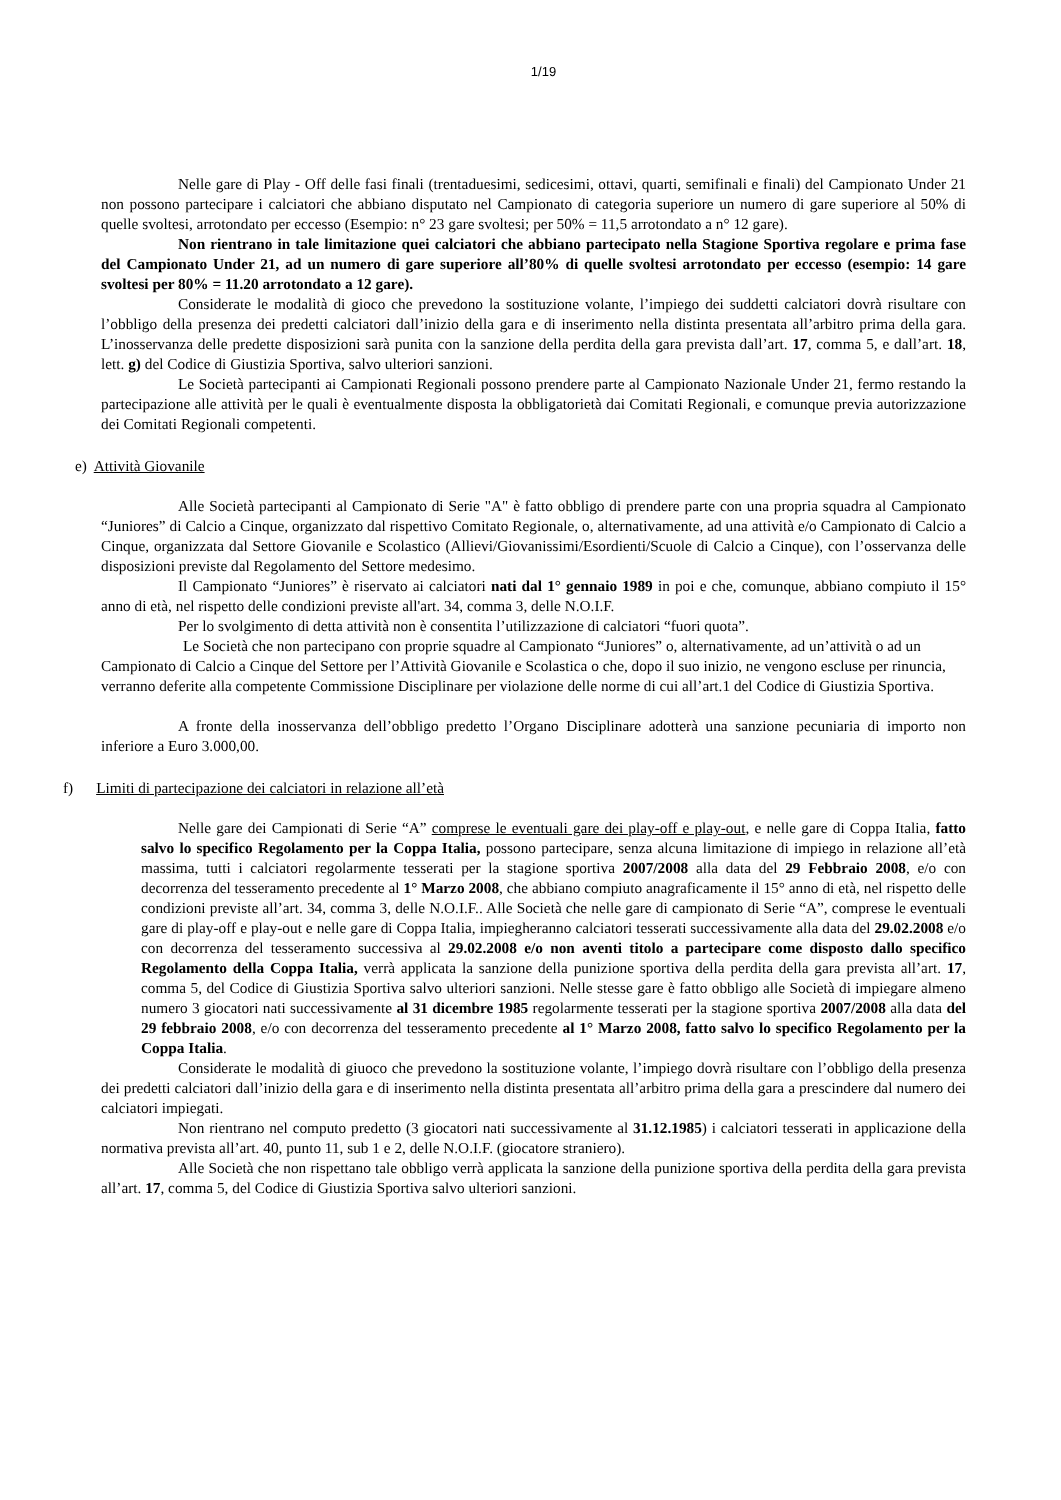1/19
Nelle gare di Play - Off delle fasi finali (trentaduesimi, sedicesimi, ottavi, quarti, semifinali e finali) del Campionato Under 21 non possono partecipare i calciatori che abbiano disputato nel Campionato di categoria superiore un numero di gare superiore al 50% di quelle svoltesi, arrotondato per eccesso (Esempio: n° 23 gare svoltesi; per 50% = 11,5 arrotondato a n° 12 gare).
Non rientrano in tale limitazione quei calciatori che abbiano partecipato nella Stagione Sportiva regolare e prima fase del Campionato Under 21, ad un numero di gare superiore all’80% di quelle svoltesi arrotondato per eccesso (esempio: 14 gare svoltesi per 80% = 11.20 arrotondato a 12 gare).
Considerate le modalità di gioco che prevedono la sostituzione volante, l’impiego dei suddetti calciatori dovrà risultare con l’obbligo della presenza dei predetti calciatori dall’inizio della gara e di inserimento nella distinta presentata all’arbitro prima della gara. L’inosservanza delle predette disposizioni sarà punita con la sanzione della perdita della gara prevista dall’art. 17, comma 5, e dall’art. 18, lett. g) del Codice di Giustizia Sportiva, salvo ulteriori sanzioni.
Le Società partecipanti ai Campionati Regionali possono prendere parte al Campionato Nazionale Under 21, fermo restando la partecipazione alle attività per le quali è eventualmente disposta la obbligatorietà dai Comitati Regionali, e comunque previa autorizzazione dei Comitati Regionali competenti.
e) Attività Giovanile
Alle Società partecipanti al Campionato di Serie "A" è fatto obbligo di prendere parte con una propria squadra al Campionato “Juniores” di Calcio a Cinque, organizzato dal rispettivo Comitato Regionale, o, alternativamente, ad una attività e/o Campionato di Calcio a Cinque, organizzata dal Settore Giovanile e Scolastico (Allievi/Giovanissimi/Esordienti/Scuole di Calcio a Cinque), con l’osservanza delle disposizioni previste dal Regolamento del Settore medesimo.
Il Campionato “Juniores” è riservato ai calciatori nati dal 1° gennaio 1989 in poi e che, comunque, abbiano compiuto il 15° anno di età, nel rispetto delle condizioni previste all'art. 34, comma 3, delle N.O.I.F.
Per lo svolgimento di detta attività non è consentita l’utilizzazione di calciatori “fuori quota”.
Le Società che non partecipano con proprie squadre al Campionato “Juniores” o, alternativamente, ad un’attività o ad un Campionato di Calcio a Cinque del Settore per l’Attività Giovanile e Scolastica o che, dopo il suo inizio, ne vengono escluse per rinuncia, verranno deferite alla competente Commissione Disciplinare per violazione delle norme di cui all’art.1 del Codice di Giustizia Sportiva.
A fronte della inosservanza dell’obbligo predetto l’Organo Disciplinare adotterà una sanzione pecuniaria di importo non inferiore a Euro 3.000,00.
f) Limiti di partecipazione dei calciatori in relazione all’età
Nelle gare dei Campionati di Serie “A” comprese le eventuali gare dei play-off e play-out, e nelle gare di Coppa Italia, fatto salvo lo specifico Regolamento per la Coppa Italia, possono partecipare, senza alcuna limitazione di impiego in relazione all’età massima, tutti i calciatori regolarmente tesserati per la stagione sportiva 2007/2008 alla data del 29 Febbraio 2008, e/o con decorrenza del tesseramento precedente al 1° Marzo 2008, che abbiano compiuto anagraficamente il 15° anno di età, nel rispetto delle condizioni previste all’art. 34, comma 3, delle N.O.I.F.. Alle Società che nelle gare di campionato di Serie “A”, comprese le eventuali gare di play-off e play-out e nelle gare di Coppa Italia, impiegheranno calciatori tesserati successivamente alla data del 29.02.2008 e/o con decorrenza del tesseramento successiva al 29.02.2008 e/o non aventi titolo a partecipare come disposto dallo specifico Regolamento della Coppa Italia, verrà applicata la sanzione della punizione sportiva della perdita della gara prevista all’art. 17, comma 5, del Codice di Giustizia Sportiva salvo ulteriori sanzioni. Nelle stesse gare è fatto obbligo alle Società di impiegare almeno numero 3 giocatori nati successivamente al 31 dicembre 1985 regolarmente tesserati per la stagione sportiva 2007/2008 alla data del 29 febbraio 2008, e/o con decorrenza del tesseramento precedente al 1° Marzo 2008, fatto salvo lo specifico Regolamento per la Coppa Italia.
Considerate le modalità di giuoco che prevedono la sostituzione volante, l’impiego dovrà risultare con l’obbligo della presenza dei predetti calciatori dall’inizio della gara e di inserimento nella distinta presentata all’arbitro prima della gara a prescindere dal numero dei calciatori impiegati.
Non rientrano nel computo predetto (3 giocatori nati successivamente al 31.12.1985) i calciatori tesserati in applicazione della normativa prevista all’art. 40, punto 11, sub 1 e 2, delle N.O.I.F. (giocatore straniero).
Alle Società che non rispettano tale obbligo verrà applicata la sanzione della punizione sportiva della perdita della gara prevista all’art. 17, comma 5, del Codice di Giustizia Sportiva salvo ulteriori sanzioni.